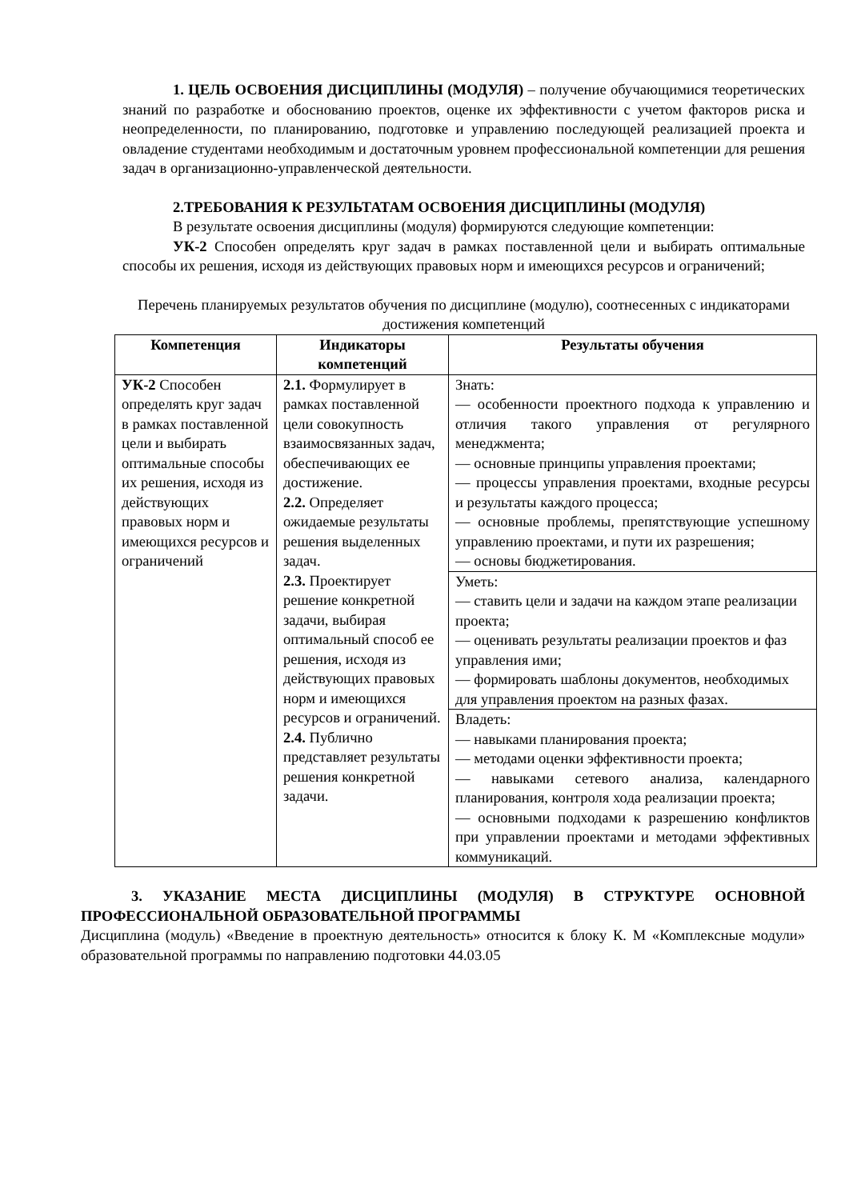1. ЦЕЛЬ ОСВОЕНИЯ ДИСЦИПЛИНЫ (МОДУЛЯ) – получение обучающимися теоретических знаний по разработке и обоснованию проектов, оценке их эффективности с учетом факторов риска и неопределенности, по планированию, подготовке и управлению последующей реализацией проекта и овладение студентами необходимым и достаточным уровнем профессиональной компетенции для решения задач в организационно-управленческой деятельности.
2.ТРЕБОВАНИЯ К РЕЗУЛЬТАТАМ ОСВОЕНИЯ ДИСЦИПЛИНЫ (МОДУЛЯ)
В результате освоения дисциплины (модуля) формируются следующие компетенции:
УК-2 Способен определять круг задач в рамках поставленной цели и выбирать оптимальные способы их решения, исходя из действующих правовых норм и имеющихся ресурсов и ограничений;
Перечень планируемых результатов обучения по дисциплине (модулю), соотнесенных с индикаторами достижения компетенций
| Компетенция | Индикаторы компетенций | Результаты обучения |
| --- | --- | --- |
| УК-2 Способен определять круг задач в рамках поставленной цели и выбирать оптимальные способы их решения, исходя из действующих правовых норм и имеющихся ресурсов и ограничений | 2.1. Формулирует в рамках поставленной цели совокупность взаимосвязанных задач, обеспечивающих ее достижение. 2.2. Определяет ожидаемые результаты решения выделенных задач. 2.3. Проектирует решение конкретной задачи, выбирая оптимальный способ ее решения, исходя из действующих правовых норм и имеющихся ресурсов и ограничений. 2.4. Публично представляет результаты решения конкретной задачи. | Знать: — особенности проектного подхода к управлению и отличия такого управления от регулярного менеджмента; — основные принципы управления проектами; — процессы управления проектами, входные ресурсы и результаты каждого процесса; — основные проблемы, препятствующие успешному управлению проектами, и пути их разрешения; — основы бюджетирования. |
| | | Уметь: — ставить цели и задачи на каждом этапе реализации проекта; — оценивать результаты реализации проектов и фаз управления ими; — формировать шаблоны документов, необходимых для управления проектом на разных фазах. |
| | | Владеть: — навыками планирования проекта; — методами оценки эффективности проекта; — навыками сетевого анализа, календарного планирования, контроля хода реализации проекта; — основными подходами к разрешению конфликтов при управлении проектами и методами эффективных коммуникаций. |
3. УКАЗАНИЕ МЕСТА ДИСЦИПЛИНЫ (МОДУЛЯ) В СТРУКТУРЕ ОСНОВНОЙ ПРОФЕССИОНАЛЬНОЙ ОБРАЗОВАТЕЛЬНОЙ ПРОГРАММЫ
Дисциплина (модуль) «Введение в проектную деятельность» относится к блоку К. М «Комплексные модули» образовательной программы по направлению подготовки 44.03.05